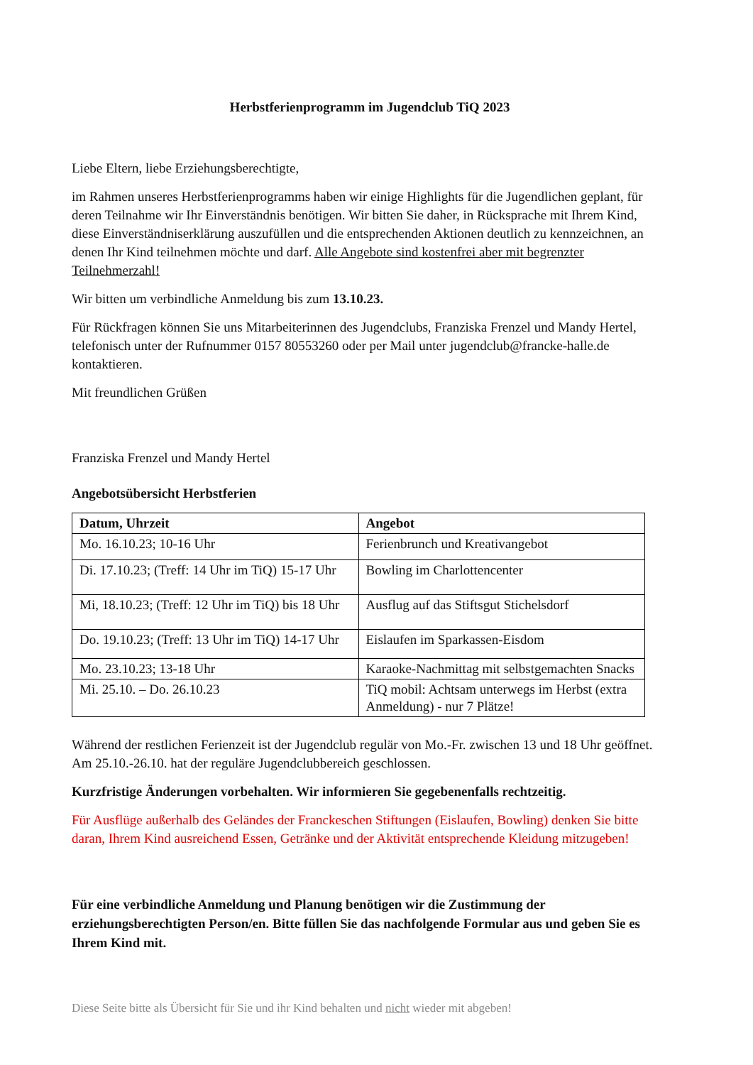Herbstferienprogramm im Jugendclub TiQ 2023
Liebe Eltern, liebe Erziehungsberechtigte,
im Rahmen unseres Herbstferienprogramms haben wir einige Highlights für die Jugendlichen geplant, für deren Teilnahme wir Ihr Einverständnis benötigen. Wir bitten Sie daher, in Rücksprache mit Ihrem Kind, diese Einverständniserklärung auszufüllen und die entsprechenden Aktionen deutlich zu kennzeichnen, an denen Ihr Kind teilnehmen möchte und darf. Alle Angebote sind kostenfrei aber mit begrenzter Teilnehmerzahl!
Wir bitten um verbindliche Anmeldung bis zum 13.10.23.
Für Rückfragen können Sie uns Mitarbeiterinnen des Jugendclubs, Franziska Frenzel und Mandy Hertel, telefonisch unter der Rufnummer 0157 80553260 oder per Mail unter jugendclub@francke-halle.de kontaktieren.
Mit freundlichen Grüßen
Franziska Frenzel und Mandy Hertel
Angebotsübersicht Herbstferien
| Datum, Uhrzeit | Angebot |
| --- | --- |
| Mo. 16.10.23; 10-16 Uhr | Ferienbrunch und Kreativangebot |
| Di. 17.10.23; (Treff: 14 Uhr im TiQ) 15-17 Uhr | Bowling im Charlottencenter |
| Mi, 18.10.23; (Treff: 12 Uhr im TiQ) bis 18 Uhr | Ausflug auf das Stiftsgut Stichelsdorf |
| Do. 19.10.23; (Treff: 13 Uhr im TiQ) 14-17 Uhr | Eislaufen im Sparkassen-Eisdom |
| Mo. 23.10.23; 13-18 Uhr | Karaoke-Nachmittag mit selbstgemachten Snacks |
| Mi. 25.10. – Do. 26.10.23 | TiQ mobil: Achtsam unterwegs im Herbst (extra Anmeldung) - nur 7 Plätze! |
Während der restlichen Ferienzeit ist der Jugendclub regulär von Mo.-Fr. zwischen 13 und 18 Uhr geöffnet. Am 25.10.-26.10. hat der reguläre Jugendclubbereich geschlossen.
Kurzfristige Änderungen vorbehalten. Wir informieren Sie gegebenenfalls rechtzeitig.
Für Ausflüge außerhalb des Geländes der Franckeschen Stiftungen (Eislaufen, Bowling) denken Sie bitte daran, Ihrem Kind ausreichend Essen, Getränke und der Aktivität entsprechende Kleidung mitzugeben!
Für eine verbindliche Anmeldung und Planung benötigen wir die Zustimmung der erziehungsberechtigten Person/en. Bitte füllen Sie das nachfolgende Formular aus und geben Sie es Ihrem Kind mit.
Diese Seite bitte als Übersicht für Sie und ihr Kind behalten und nicht wieder mit abgeben!